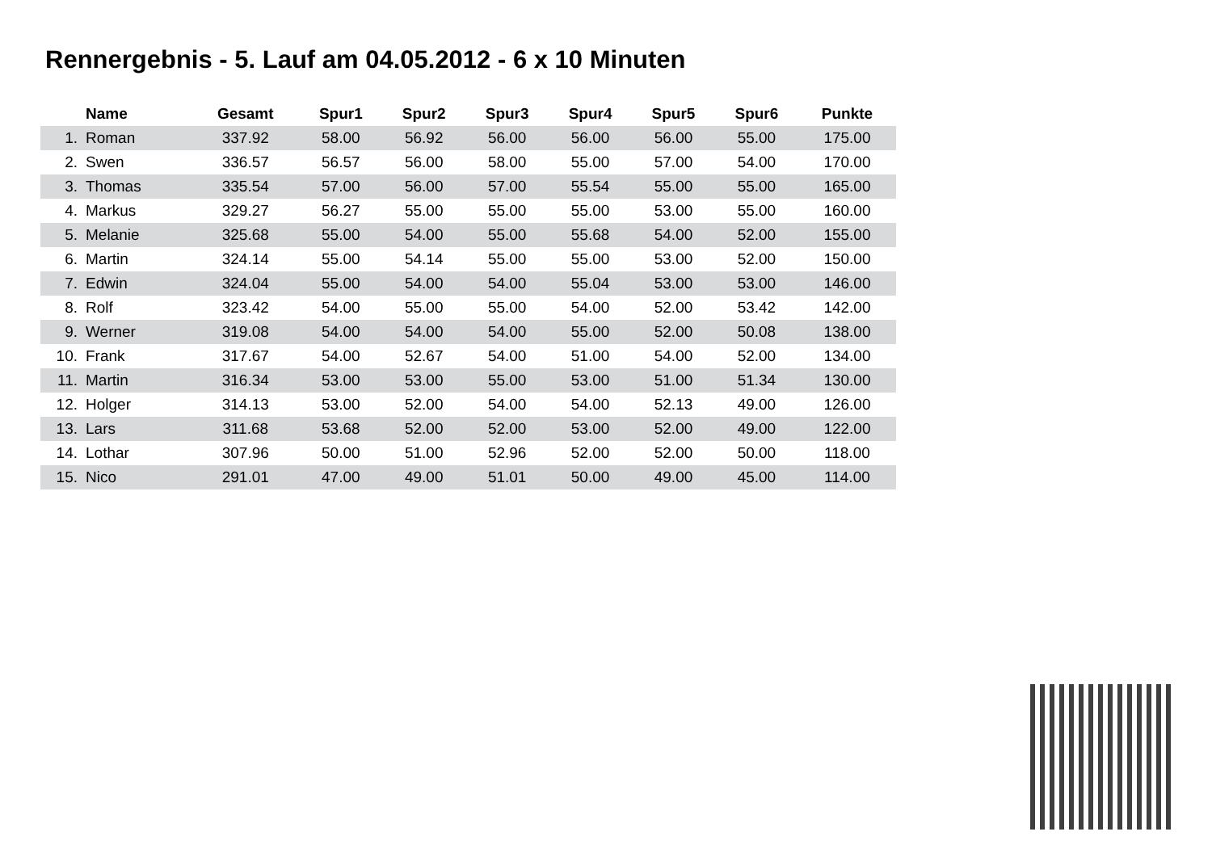Rennergebnis - 5. Lauf am 04.05.2012 - 6 x 10 Minuten
| | Name | Gesamt | Spur1 | Spur2 | Spur3 | Spur4 | Spur5 | Spur6 | Punkte |
| --- | --- | --- | --- | --- | --- | --- | --- | --- | --- |
| 1. | Roman | 337.92 | 58.00 | 56.92 | 56.00 | 56.00 | 56.00 | 55.00 | 175.00 |
| 2. | Swen | 336.57 | 56.57 | 56.00 | 58.00 | 55.00 | 57.00 | 54.00 | 170.00 |
| 3. | Thomas | 335.54 | 57.00 | 56.00 | 57.00 | 55.54 | 55.00 | 55.00 | 165.00 |
| 4. | Markus | 329.27 | 56.27 | 55.00 | 55.00 | 55.00 | 53.00 | 55.00 | 160.00 |
| 5. | Melanie | 325.68 | 55.00 | 54.00 | 55.00 | 55.68 | 54.00 | 52.00 | 155.00 |
| 6. | Martin | 324.14 | 55.00 | 54.14 | 55.00 | 55.00 | 53.00 | 52.00 | 150.00 |
| 7. | Edwin | 324.04 | 55.00 | 54.00 | 54.00 | 55.04 | 53.00 | 53.00 | 146.00 |
| 8. | Rolf | 323.42 | 54.00 | 55.00 | 55.00 | 54.00 | 52.00 | 53.42 | 142.00 |
| 9. | Werner | 319.08 | 54.00 | 54.00 | 54.00 | 55.00 | 52.00 | 50.08 | 138.00 |
| 10. | Frank | 317.67 | 54.00 | 52.67 | 54.00 | 51.00 | 54.00 | 52.00 | 134.00 |
| 11. | Martin | 316.34 | 53.00 | 53.00 | 55.00 | 53.00 | 51.00 | 51.34 | 130.00 |
| 12. | Holger | 314.13 | 53.00 | 52.00 | 54.00 | 54.00 | 52.13 | 49.00 | 126.00 |
| 13. | Lars | 311.68 | 53.68 | 52.00 | 52.00 | 53.00 | 52.00 | 49.00 | 122.00 |
| 14. | Lothar | 307.96 | 50.00 | 51.00 | 52.96 | 52.00 | 52.00 | 50.00 | 118.00 |
| 15. | Nico | 291.01 | 47.00 | 49.00 | 51.01 | 50.00 | 49.00 | 45.00 | 114.00 |